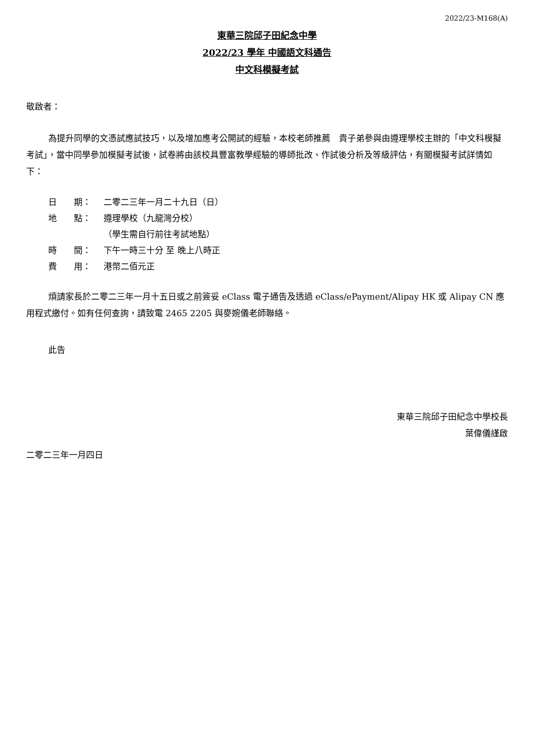2022/23-M168(A)
東華三院邱子田紀念中學
2022/23 學年 中國語文科通告
中文科模擬考試
敬啟者：
為提升同學的文憑試應試技巧，以及增加應考公開試的經驗，本校老師推薦　貴子弟參與由遵理學校主辦的「中文科模擬考試」，當中同學參加模擬考試後，試卷將由該校具豐富教學經驗的導師批改、作試後分析及等級評估，有關模擬考試詳情如下：
日　　期： 二零二三年一月二十九日（日）
地　　點： 遵理學校（九龍灣分校）
（學生需自行前往考試地點）
時　　間： 下午一時三十分 至 晚上八時正
費　　用： 港幣二佰元正
煩請家長於二零二三年一月十五日或之前簽妥 eClass 電子通告及透過 eClass/ePayment/Alipay HK 或 Alipay CN 應用程式繳付。如有任何查詢，請致電 2465 2205 與麥婉儀老師聯絡。
此告
東華三院邱子田紀念中學校長
葉偉儀謹啟
二零二三年一月四日